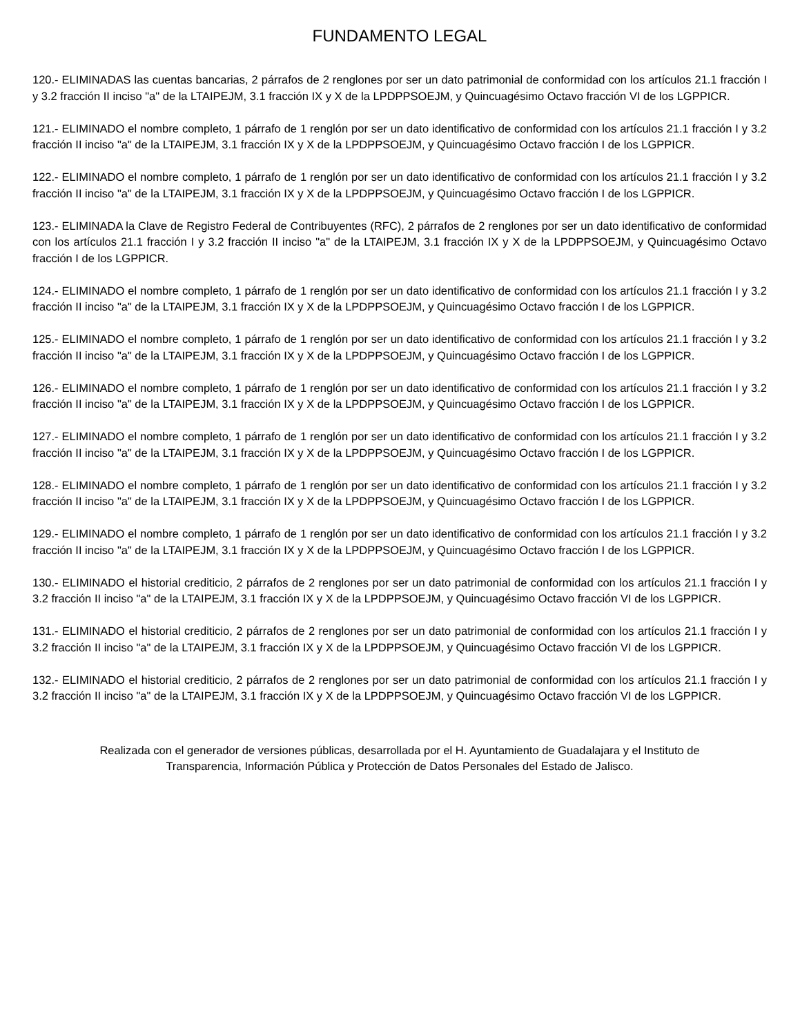FUNDAMENTO LEGAL
120.- ELIMINADAS las cuentas bancarias, 2 párrafos de 2 renglones por ser un dato patrimonial de conformidad con los artículos 21.1 fracción I y 3.2 fracción II inciso "a" de la LTAIPEJM, 3.1 fracción IX y X de la LPDPPSOEJM, y Quincuagésimo Octavo fracción VI de los LGPPICR.
121.- ELIMINADO el nombre completo, 1 párrafo de 1 renglón por ser un dato identificativo de conformidad con los artículos 21.1 fracción I y 3.2 fracción II inciso "a" de la LTAIPEJM, 3.1 fracción IX y X de la LPDPPSOEJM, y Quincuagésimo Octavo fracción I de los LGPPICR.
122.- ELIMINADO el nombre completo, 1 párrafo de 1 renglón por ser un dato identificativo de conformidad con los artículos 21.1 fracción I y 3.2 fracción II inciso "a" de la LTAIPEJM, 3.1 fracción IX y X de la LPDPPSOEJM, y Quincuagésimo Octavo fracción I de los LGPPICR.
123.- ELIMINADA la Clave de Registro Federal de Contribuyentes (RFC), 2 párrafos de 2 renglones por ser un dato identificativo de conformidad con los artículos 21.1 fracción I y 3.2 fracción II inciso "a" de la LTAIPEJM, 3.1 fracción IX y X de la LPDPPSOEJM, y Quincuagésimo Octavo fracción I de los LGPPICR.
124.- ELIMINADO el nombre completo, 1 párrafo de 1 renglón por ser un dato identificativo de conformidad con los artículos 21.1 fracción I y 3.2 fracción II inciso "a" de la LTAIPEJM, 3.1 fracción IX y X de la LPDPPSOEJM, y Quincuagésimo Octavo fracción I de los LGPPICR.
125.- ELIMINADO el nombre completo, 1 párrafo de 1 renglón por ser un dato identificativo de conformidad con los artículos 21.1 fracción I y 3.2 fracción II inciso "a" de la LTAIPEJM, 3.1 fracción IX y X de la LPDPPSOEJM, y Quincuagésimo Octavo fracción I de los LGPPICR.
126.- ELIMINADO el nombre completo, 1 párrafo de 1 renglón por ser un dato identificativo de conformidad con los artículos 21.1 fracción I y 3.2 fracción II inciso "a" de la LTAIPEJM, 3.1 fracción IX y X de la LPDPPSOEJM, y Quincuagésimo Octavo fracción I de los LGPPICR.
127.- ELIMINADO el nombre completo, 1 párrafo de 1 renglón por ser un dato identificativo de conformidad con los artículos 21.1 fracción I y 3.2 fracción II inciso "a" de la LTAIPEJM, 3.1 fracción IX y X de la LPDPPSOEJM, y Quincuagésimo Octavo fracción I de los LGPPICR.
128.- ELIMINADO el nombre completo, 1 párrafo de 1 renglón por ser un dato identificativo de conformidad con los artículos 21.1 fracción I y 3.2 fracción II inciso "a" de la LTAIPEJM, 3.1 fracción IX y X de la LPDPPSOEJM, y Quincuagésimo Octavo fracción I de los LGPPICR.
129.- ELIMINADO el nombre completo, 1 párrafo de 1 renglón por ser un dato identificativo de conformidad con los artículos 21.1 fracción I y 3.2 fracción II inciso "a" de la LTAIPEJM, 3.1 fracción IX y X de la LPDPPSOEJM, y Quincuagésimo Octavo fracción I de los LGPPICR.
130.- ELIMINADO el historial crediticio, 2 párrafos de 2 renglones por ser un dato patrimonial de conformidad con los artículos 21.1 fracción I y 3.2 fracción II inciso "a" de la LTAIPEJM, 3.1 fracción IX y X de la LPDPPSOEJM, y Quincuagésimo Octavo fracción VI de los LGPPICR.
131.- ELIMINADO el historial crediticio, 2 párrafos de 2 renglones por ser un dato patrimonial de conformidad con los artículos 21.1 fracción I y 3.2 fracción II inciso "a" de la LTAIPEJM, 3.1 fracción IX y X de la LPDPPSOEJM, y Quincuagésimo Octavo fracción VI de los LGPPICR.
132.- ELIMINADO el historial crediticio, 2 párrafos de 2 renglones por ser un dato patrimonial de conformidad con los artículos 21.1 fracción I y 3.2 fracción II inciso "a" de la LTAIPEJM, 3.1 fracción IX y X de la LPDPPSOEJM, y Quincuagésimo Octavo fracción VI de los LGPPICR.
Realizada con el generador de versiones públicas, desarrollada por el H. Ayuntamiento de Guadalajara y el Instituto de
Transparencia, Información Pública y Protección de Datos Personales del Estado de Jalisco.